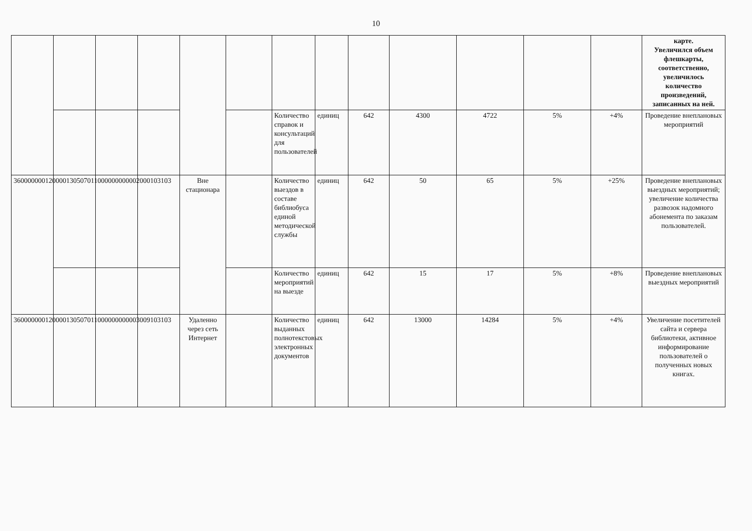10
| | | | | | | | | | | | | | карте. Увеличился объем флешкарты, соответственно, увеличилось количество произведений, записанных на ней. |
| | | | | | | Количество справок и консультаций для пользователей | единиц | 642 | 4300 | 4722 | 5% | +4% | Проведение внеплановых мероприятий |
| 360000000120000130507011000000000002000103103 | | | | Вне стационара | | Количество выездов в составе библиобуса единой методической службы | единиц | 642 | 50 | 65 | 5% | +25% | Проведение внеплановых выездных мероприятий; увеличение количества развозок надомного абонемента по заказам пользователей. |
| | | | | | | Количество мероприятий на выезде | единиц | 642 | 15 | 17 | 5% | +8% | Проведение внеплановых выездных мероприятий |
| 360000000120000130507011000000000003009103103 | | | | Удаленно через сеть Интернет | | Количество выданных полнотекстовых электронных документов | единиц | 642 | 13000 | 14284 | 5% | +4% | Увеличение посетителей сайта и сервера библиотеки, активное информирование пользователей о полученных новых книгах. |